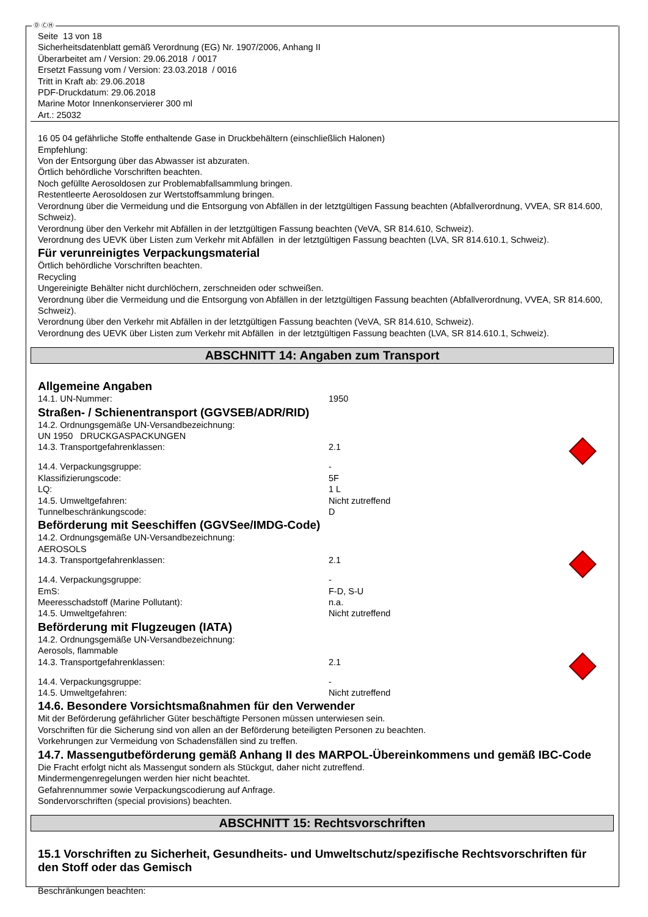Ⓓ ⒸⒽ
Seite 13 von 18
Sicherheitsdatenblatt gemäß Verordnung (EG) Nr. 1907/2006, Anhang II
Überarbeitet am / Version: 29.06.2018 / 0017
Ersetzt Fassung vom / Version: 23.03.2018 / 0016
Tritt in Kraft ab: 29.06.2018
PDF-Druckdatum: 29.06.2018
Marine Motor Innenkonservierer 300 ml
Art.: 25032
16 05 04 gefährliche Stoffe enthaltende Gase in Druckbehältern (einschließlich Halonen)
Empfehlung:
Von der Entsorgung über das Abwasser ist abzuraten.
Örtlich behördliche Vorschriften beachten.
Noch gefüllte Aerosoldosen zur Problemabfallsammlung bringen.
Restentleerte Aerosoldosen zur Wertstoffsammlung bringen.
Verordnung über die Vermeidung und die Entsorgung von Abfällen in der letztgültigen Fassung beachten (Abfallverordnung, VVEA, SR 814.600, Schweiz).
Verordnung über den Verkehr mit Abfällen in der letztgültigen Fassung beachten (VeVA, SR 814.610, Schweiz).
Verordnung des UEVK über Listen zum Verkehr mit Abfällen in der letztgültigen Fassung beachten (LVA, SR 814.610.1, Schweiz).
Für verunreinigtes Verpackungsmaterial
Örtlich behördliche Vorschriften beachten.
Recycling
Ungereinigte Behälter nicht durchlöchern, zerschneiden oder schweißen.
Verordnung über die Vermeidung und die Entsorgung von Abfällen in der letztgültigen Fassung beachten (Abfallverordnung, VVEA, SR 814.600, Schweiz).
Verordnung über den Verkehr mit Abfällen in der letztgültigen Fassung beachten (VeVA, SR 814.610, Schweiz).
Verordnung des UEVK über Listen zum Verkehr mit Abfällen in der letztgültigen Fassung beachten (LVA, SR 814.610.1, Schweiz).
ABSCHNITT 14: Angaben zum Transport
Allgemeine Angaben
14.1. UN-Nummer: 1950
Straßen- / Schienentransport (GGVSEB/ADR/RID)
14.2. Ordnungsgemäße UN-Versandbezeichnung:
UN 1950 DRUCKGASPACKUNGEN
14.3. Transportgefahrenklassen: 2.1
14.4. Verpackungsgruppe: -
Klassifizierungscode: 5F
LQ: 1 L
14.5. Umweltgefahren: Nicht zutreffend
Tunnelbeschränkungscode: D
Beförderung mit Seeschiffen (GGVSee/IMDG-Code)
14.2. Ordnungsgemäße UN-Versandbezeichnung:
AEROSOLS
14.3. Transportgefahrenklassen: 2.1
14.4. Verpackungsgruppe: -
EmS: F-D, S-U
Meeresschadstoff (Marine Pollutant): n.a.
14.5. Umweltgefahren: Nicht zutreffend
Beförderung mit Flugzeugen (IATA)
14.2. Ordnungsgemäße UN-Versandbezeichnung:
Aerosols, flammable
14.3. Transportgefahrenklassen: 2.1
14.4. Verpackungsgruppe: -
14.5. Umweltgefahren: Nicht zutreffend
14.6. Besondere Vorsichtsmaßnahmen für den Verwender
Mit der Beförderung gefährlicher Güter beschäftigte Personen müssen unterwiesen sein.
Vorschriften für die Sicherung sind von allen an der Beförderung beteiligten Personen zu beachten.
Vorkehrungen zur Vermeidung von Schadensfällen sind zu treffen.
14.7. Massengutbeförderung gemäß Anhang II des MARPOL-Übereinkommens und gemäß IBC-Code
Die Fracht erfolgt nicht als Massengut sondern als Stückgut, daher nicht zutreffend.
Mindermengenregelungen werden hier nicht beachtet.
Gefahrennummer sowie Verpackungscodierung auf Anfrage.
Sondervorschriften (special provisions) beachten.
ABSCHNITT 15: Rechtsvorschriften
15.1 Vorschriften zu Sicherheit, Gesundheits- und Umweltschutz/spezifische Rechtsvorschriften für den Stoff oder das Gemisch
Beschränkungen beachten: